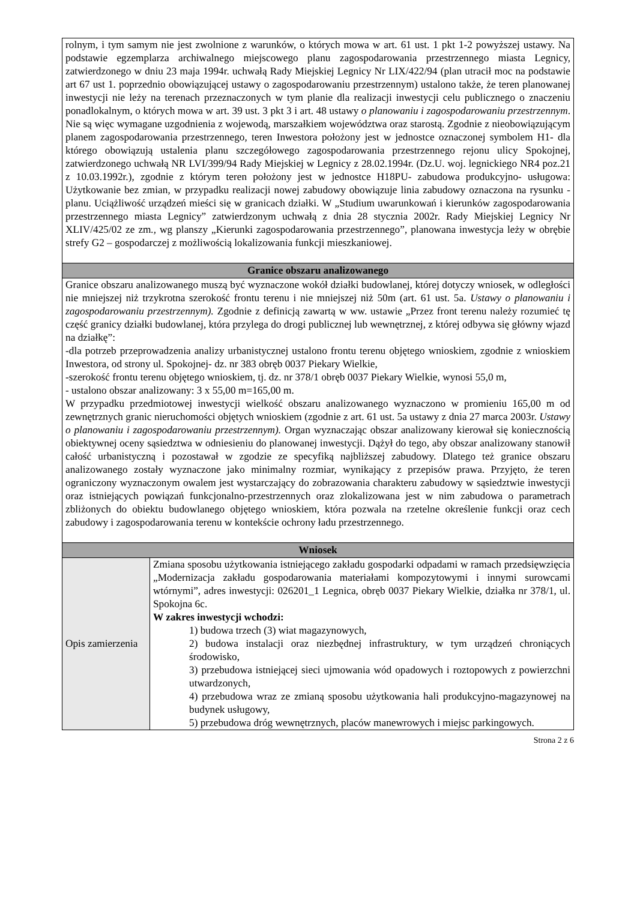| rolnym, i tym samym nie jest zwolnione z warunków, o których mowa w art. 61 ust. 1 pkt 1-2 powyższej ustawy. Na podstawie egzemplarza archiwalnego miejscowego planu zagospodarowania przestrzennego miasta Legnicy, zatwierdzonego w dniu 23 maja 1994r. uchwałą Rady Miejskiej Legnicy Nr LIX/422/94 (plan utracił moc na podstawie art 67 ust 1. poprzednio obowiązującej ustawy o zagospodarowaniu przestrzennym) ustalono także, że teren planowanej inwestycji nie leży na terenach przeznaczonych w tym planie dla realizacji inwestycji celu publicznego o znaczeniu ponadlokalnym, o których mowa w art. 39 ust. 3 pkt 3 i art. 48 ustawy o planowaniu i zagospodarowaniu przestrzennym . Nie są więc wymagane uzgodnienia z wojewodą, marszałkiem województwa oraz starostą. Zgodnie z nieobowiązującym planem zagospodarowania przestrzennego, teren Inwestora położony jest w jednostce oznaczonej symbolem H1- dla którego obowiązują ustalenia planu szczegółowego zagospodarowania przestrzennego rejonu ulicy Spokojnej, zatwierdzonego uchwałą NR LVI/399/94 Rady Miejskiej w Legnicy z 28.02.1994r. (Dz.U. woj. legnickiego NR4 poz.21 z 10.03.1992r.), zgodnie z którym teren położony jest w jednostce H18PU- zabudowa produkcyjno- usługowa: Użytkowanie bez zmian, w przypadku realizacji nowej zabudowy obowiązuje linia zabudowy oznaczona na rysunku -planu. Uciążliwość urządzeń mieści się w granicach działki. W „Studium uwarunkowań i kierunków zagospodarowania przestrzennego miasta Legnicy” zatwierdzonym uchwałą z dnia 28 stycznia 2002r. Rady Miejskiej Legnicy Nr XLIV/425/02 ze zm ., wg planszy „Kierunki zagospodarowania przestrzennego”, planowana inwestycja leży w obrębie strefy G2 – gospodarczej z możliwością lokalizowania funkcji mieszkaniowej. | |
| Granice obszaru analizowanego | |
| Granice obszaru analizowanego muszą być wyznaczone wokół działki budowlanej, której dotyczy wniosek, w odległości nie mniejszej niż trzykrotna szerokość frontu terenu i nie mniejszej niż 50m (art. 61 ust. 5a. Ustawy o planowaniu i zagospodarowaniu przestrzennym). Zgodnie z definicją zawartą w ww. ustawie „Przez front terenu należy rozumieć tę część granicy działki budowlanej, która przylega do drogi publicznej lub wewnętrznej, z której odbywa się główny wjazd na działkę”: -dla potrzeb przeprowadzenia analizy urbanistycznej ustalono frontu terenu objętego wnioskiem, zgodnie z wnioskiem Inwestora, od strony ul. Spokojnej- dz. nr 383 obręb 0037 Piekary Wielkie, -szerokość frontu terenu objętego wnioskiem, tj. dz. nr 378/1 obręb 0037 Piekary Wielkie, wynosi 55,0 m, - ustalono obszar analizowany: 3 x 55,00 m=165,00 m. W przypadku przedmiotowej inwestycji wielkość obszaru analizowanego wyznaczono w promieniu 165,00 m od zewnętrznych granic nieruchomości objętych wnioskiem (zgodnie z art. 61 ust. 5a ustawy z dnia 27 marca 2003r. Ustawy o planowaniu i zagospodarowaniu przestrzennym). Organ wyznaczając obszar analizowany kierował się koniecznością obiektywnej oceny sąsiedztwa w odniesieniu do planowanej inwestycji. Dążył do tego, aby obszar analizowany stanowił całość urbanistyczną i pozostawał w zgodzie ze specyfiką najbliższej zabudowy. Dlatego też granice obszaru analizowanego zostały wyznaczone jako minimalny rozmiar, wynikający z przepisów prawa. Przyjęto, że teren ograniczony wyznaczonym owalem jest wystarczający do zobrazowania charakteru zabudowy w sąsiedztwie inwestycji oraz istniejących powiązań funkcjonalno-przestrzennych oraz zlokalizowana jest w nim zabudowa o parametrach zbliżonych do obiektu budowlanego objętego wnioskiem, która pozwala na rzetelne określenie funkcji oraz cech zabudowy i zagospodarowania terenu w kontekście ochrony ładu przestrzennego. | |
| Wniosek | |
| Opis zamierzenia | Zmiana sposobu użytkowania istniejącego zakładu gospodarki odpadami w ramach przedsięwzięcia „Modernizacja zakładu gospodarowania materiałami kompozytowymi i innymi surowcami wtórnymi”, adres inwestycji: 026201_1 Legnica, obręb 0037 Piekary Wielkie, działka nr 378/1, ul. Spokojna 6c. W zakres inwestycji wchodzi: 1) budowa trzech (3) wiat magazynowych, 2) budowa instalacji oraz niezbędnej infrastruktury, w tym urządzeń chroniących środowisko, 3) przebudowa istniejącej sieci ujmowania wód opadowych i roztopowych z powierzchni utwardzonych, 4) przebudowa wraz ze zmianą sposobu użytkowania hali produkcyjno-magazynowej na budynek usługowy, 5) przebudowa dróg wewnętrznych, placów manewrowych i miejsc parkingowych. |
Strona 2 z 6